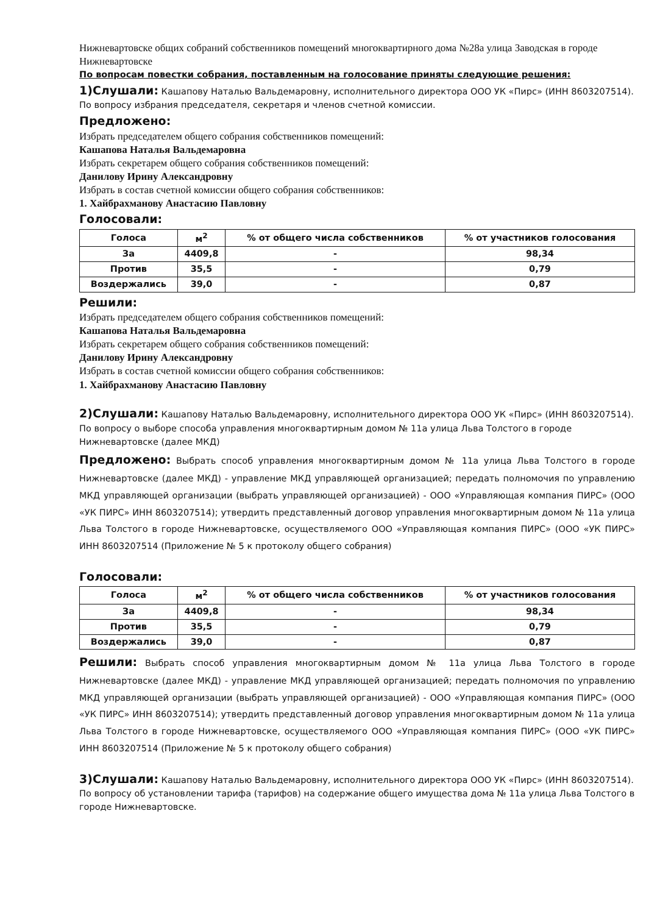Нижневартовске общих собраний собственников помещений многоквартирного дома №28а улица Заводская в городе Нижневартовске
По вопросам повестки собрания, поставленным на голосование приняты следующие решения:
1)Слушали: Кашапову Наталью Вальдемаровну, исполнительного директора ООО УК «Пирс» (ИНН 8603207514). По вопросу избрания председателя, секретаря и членов счетной комиссии.
Предложено:
Избрать председателем общего собрания собственников помещений:
Кашапова Наталья Вальдемаровна
Избрать секретарем общего собрания собственников помещений:
Данилову Ирину Александровну
Избрать в состав счетной комиссии общего собрания собственников:
1. Хайбрахманову Анастасию Павловну
Голосовали:
| Голоса | м<sup>2</sup> | % от общего числа собственников | % от участников голосования |
| --- | --- | --- | --- |
| За | 4409,8 | - | 98,34 |
| Против | 35,5 | - | 0,79 |
| Воздержались | 39,0 | - | 0,87 |
Решили:
Избрать председателем общего собрания собственников помещений:
Кашапова Наталья Вальдемаровна
Избрать секретарем общего собрания собственников помещений:
Данилову Ирину Александровну
Избрать в состав счетной комиссии общего собрания собственников:
1. Хайбрахманову Анастасию Павловну
2)Слушали: Кашапову Наталью Вальдемаровну, исполнительного директора ООО УК «Пирс» (ИНН 8603207514). По вопросу о выборе способа управления многоквартирным домом № 11а улица Льва Толстого в городе Нижневартовске (далее МКД)
Предложено: Выбрать способ управления многоквартирным домом № 11а улица Льва Толстого в городе Нижневартовске (далее МКД) - управление МКД управляющей организацией; передать полномочия по управлению МКД управляющей организации (выбрать управляющей организацией) - ООО «Управляющая компания ПИРС» (ООО «УК ПИРС» ИНН 8603207514); утвердить представленный договор управления многоквартирным домом № 11а улица Льва Толстого в городе Нижневартовске, осуществляемого ООО «Управляющая компания ПИРС» (ООО «УК ПИРС» ИНН 8603207514 (Приложение № 5 к протоколу общего собрания)
Голосовали:
| Голоса | м<sup>2</sup> | % от общего числа собственников | % от участников голосования |
| --- | --- | --- | --- |
| За | 4409,8 | - | 98,34 |
| Против | 35,5 | - | 0,79 |
| Воздержались | 39,0 | - | 0,87 |
Решили: Выбрать способ управления многоквартирным домом № 11а улица Льва Толстого в городе Нижневартовске (далее МКД) - управление МКД управляющей организацией; передать полномочия по управлению МКД управляющей организации (выбрать управляющей организацией) - ООО «Управляющая компания ПИРС» (ООО «УК ПИРС» ИНН 8603207514); утвердить представленный договор управления многоквартирным домом № 11а улица Льва Толстого в городе Нижневартовске, осуществляемого ООО «Управляющая компания ПИРС» (ООО «УК ПИРС» ИНН 8603207514 (Приложение № 5 к протоколу общего собрания)
3)Слушали: Кашапову Наталью Вальдемаровну, исполнительного директора ООО УК «Пирс» (ИНН 8603207514). По вопросу об установлении тарифа (тарифов) на содержание общего имущества дома № 11а улица Льва Толстого в городе Нижневартовске.